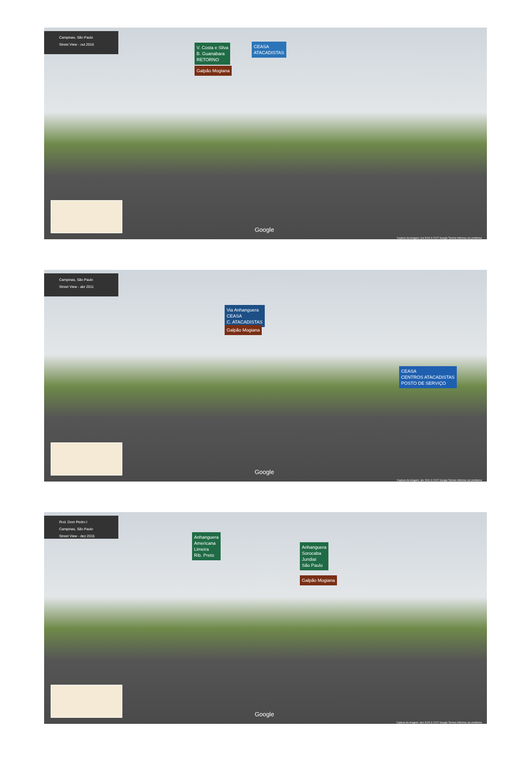Campinas, São Paulo
Street View - out 2016
V. Costa e Silva
B. Guanabara
RETORNO
CEASA
ATACADISTAS
Galpão Mogiana
Google
Captura da imagem: out 2016 © 2017 Google Termos Informar um problema
Campinas, São Paulo
Street View - abr 2011
Via Anhanguera
CEASA
C. ATACADISTAS
Galpão Mogiana
CEASA
CENTROS ATACADISTAS
POSTO DE SERVIÇO
Google
Captura da imagem: abr 2011 © 2017 Google Termos Informar um problema
Rod. Dom Pedro I
Campinas, São Paulo
Street View - dez 2015
Anhanguera
Americana
Limeira
Rib. Preto
Anhanguera
Sorocaba
Jundiaí
São Paulo
Galpão Mogiana
Google
Captura da imagem: dez 2015 © 2017 Google Termos Informar um problema